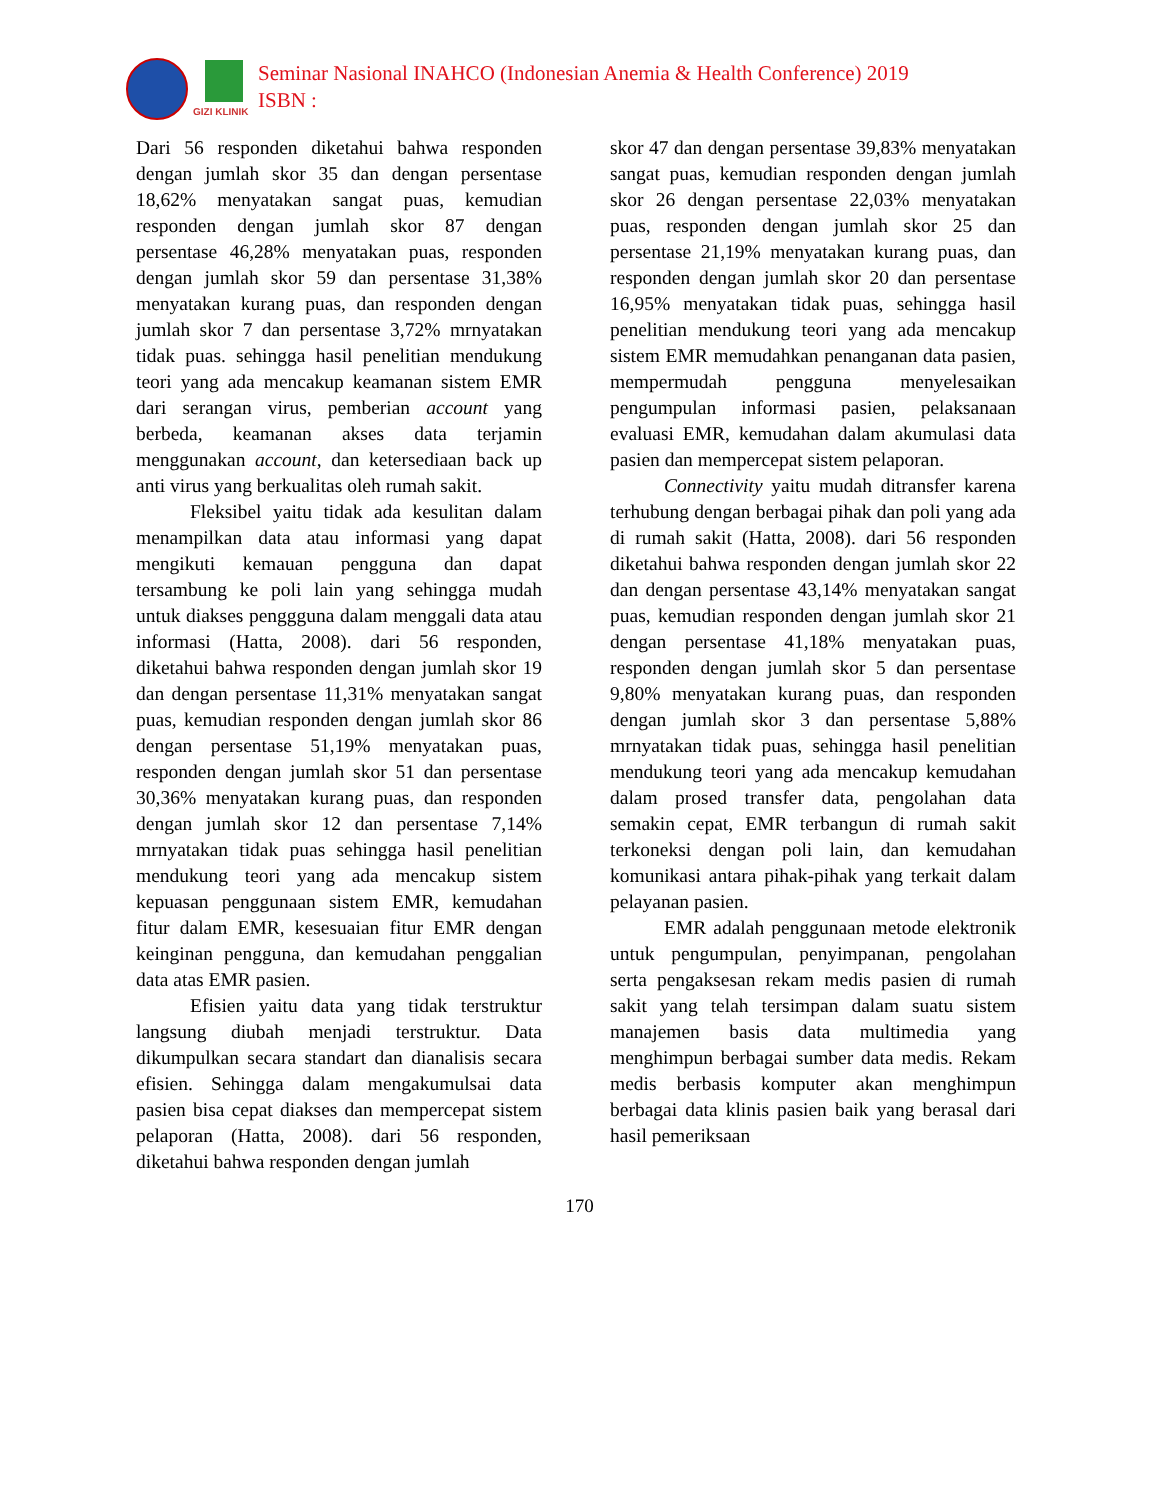GIZI KLINIK
Seminar Nasional INAHCO (Indonesian Anemia & Health Conference) 2019
ISBN :
Dari 56 responden diketahui bahwa responden dengan jumlah skor 35 dan dengan persentase 18,62% menyatakan sangat puas, kemudian responden dengan jumlah skor 87 dengan persentase 46,28% menyatakan puas, responden dengan jumlah skor 59 dan persentase 31,38% menyatakan kurang puas, dan responden dengan jumlah skor 7 dan persentase 3,72% mrnyatakan tidak puas. sehingga hasil penelitian mendukung teori yang ada mencakup keamanan sistem EMR dari serangan virus, pemberian account yang berbeda, keamanan akses data terjamin menggunakan account, dan ketersediaan back up anti virus yang berkualitas oleh rumah sakit.
Fleksibel yaitu tidak ada kesulitan dalam menampilkan data atau informasi yang dapat mengikuti kemauan pengguna dan dapat tersambung ke poli lain yang sehingga mudah untuk diakses penggguna dalam menggali data atau informasi (Hatta, 2008). dari 56 responden, diketahui bahwa responden dengan jumlah skor 19 dan dengan persentase 11,31% menyatakan sangat puas, kemudian responden dengan jumlah skor 86 dengan persentase 51,19% menyatakan puas, responden dengan jumlah skor 51 dan persentase 30,36% menyatakan kurang puas, dan responden dengan jumlah skor 12 dan persentase 7,14% mrnyatakan tidak puas sehingga hasil penelitian mendukung teori yang ada mencakup sistem kepuasan penggunaan sistem EMR, kemudahan fitur dalam EMR, kesesuaian fitur EMR dengan keinginan pengguna, dan kemudahan penggalian data atas EMR pasien.
Efisien yaitu data yang tidak terstruktur langsung diubah menjadi terstruktur. Data dikumpulkan secara standart dan dianalisis secara efisien. Sehingga dalam mengakumulsai data pasien bisa cepat diakses dan mempercepat sistem pelaporan (Hatta, 2008). dari 56 responden, diketahui bahwa responden dengan jumlah
skor 47 dan dengan persentase 39,83% menyatakan sangat puas, kemudian responden dengan jumlah skor 26 dengan persentase 22,03% menyatakan puas, responden dengan jumlah skor 25 dan persentase 21,19% menyatakan kurang puas, dan responden dengan jumlah skor 20 dan persentase 16,95% menyatakan tidak puas, sehingga hasil penelitian mendukung teori yang ada mencakup sistem EMR memudahkan penanganan data pasien, mempermudah pengguna menyelesaikan pengumpulan informasi pasien, pelaksanaan evaluasi EMR, kemudahan dalam akumulasi data pasien dan mempercepat sistem pelaporan.
Connectivity yaitu mudah ditransfer karena terhubung dengan berbagai pihak dan poli yang ada di rumah sakit (Hatta, 2008). dari 56 responden diketahui bahwa responden dengan jumlah skor 22 dan dengan persentase 43,14% menyatakan sangat puas, kemudian responden dengan jumlah skor 21 dengan persentase 41,18% menyatakan puas, responden dengan jumlah skor 5 dan persentase 9,80% menyatakan kurang puas, dan responden dengan jumlah skor 3 dan persentase 5,88% mrnyatakan tidak puas, sehingga hasil penelitian mendukung teori yang ada mencakup kemudahan dalam prosed transfer data, pengolahan data semakin cepat, EMR terbangun di rumah sakit terkoneksi dengan poli lain, dan kemudahan komunikasi antara pihak-pihak yang terkait dalam pelayanan pasien.
EMR adalah penggunaan metode elektronik untuk pengumpulan, penyimpanan, pengolahan serta pengaksesan rekam medis pasien di rumah sakit yang telah tersimpan dalam suatu sistem manajemen basis data multimedia yang menghimpun berbagai sumber data medis. Rekam medis berbasis komputer akan menghimpun berbagai data klinis pasien baik yang berasal dari hasil pemeriksaan
170